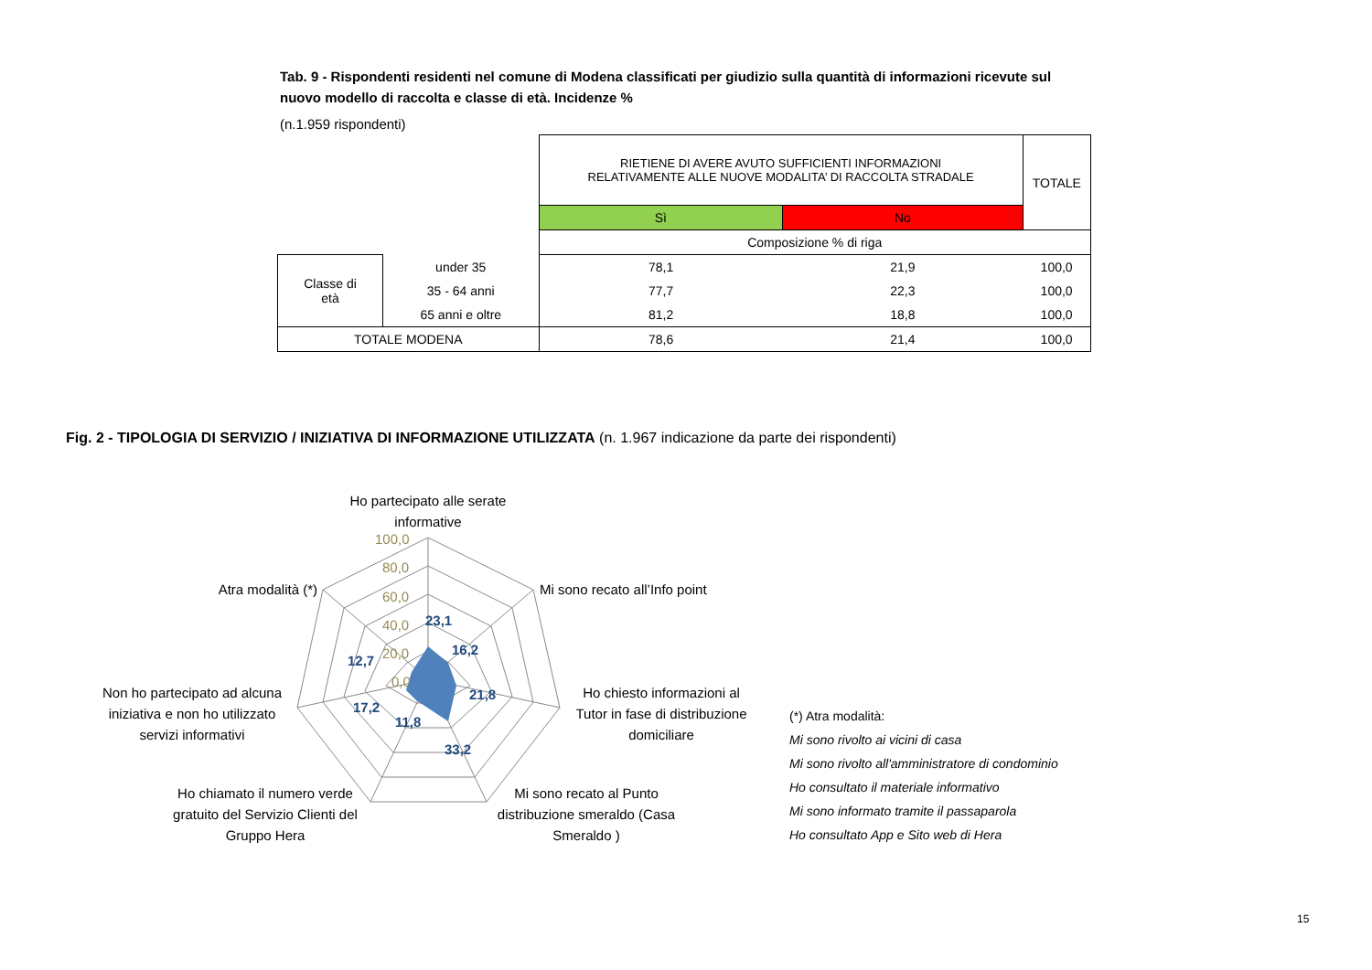Tab. 9 - Rispondenti residenti nel comune di Modena classificati per giudizio sulla quantità di informazioni ricevute sul nuovo modello di raccolta e classe di età. Incidenze %
(n.1.959 rispondenti)
| | | RIETIENE DI AVERE AVUTO SUFFICIENTI INFORMAZIONI RELATIVAMENTE ALLE NUOVE MODALITA’ DI RACCOLTA STRADALE | | TOTALE |
| | | Sì | No | |
| | | Composizione % di riga | | |
| Classe di età | under 35 | 78,1 | 21,9 | 100,0 |
| | 35 - 64 anni | 77,7 | 22,3 | 100,0 |
| | 65 anni e oltre | 81,2 | 18,8 | 100,0 |
| TOTALE MODENA | | 78,6 | 21,4 | 100,0 |
Fig. 2 - TIPOLOGIA DI SERVIZIO / INIZIATIVA DI INFORMAZIONE UTILIZZATA (n. 1.967 indicazione da parte dei rispondenti)
100,0
80,0
60,0
40,0
20,0
0,0
23,1
16,2
21,8
33,2
11,8
17,2
12,7
Ho partecipato alle serate
informative
Mi sono recato all’Info point
Ho chiesto informazioni al
Tutor in fase di distribuzione
domiciliare
Mi sono recato al Punto
distribuzione smeraldo (Casa
Smeraldo )
Ho chiamato il numero verde
gratuito del Servizio Clienti del
Gruppo Hera
Non ho partecipato ad alcuna
iniziativa e non ho utilizzato
servizi informativi
Atra modalità (*)
(*) Atra modalità:
Mi sono rivolto ai vicini di casa
Mi sono rivolto all'amministratore di condominio
Ho consultato il materiale informativo
Mi sono informato tramite il passaparola
Ho consultato App e Sito web di Hera
15